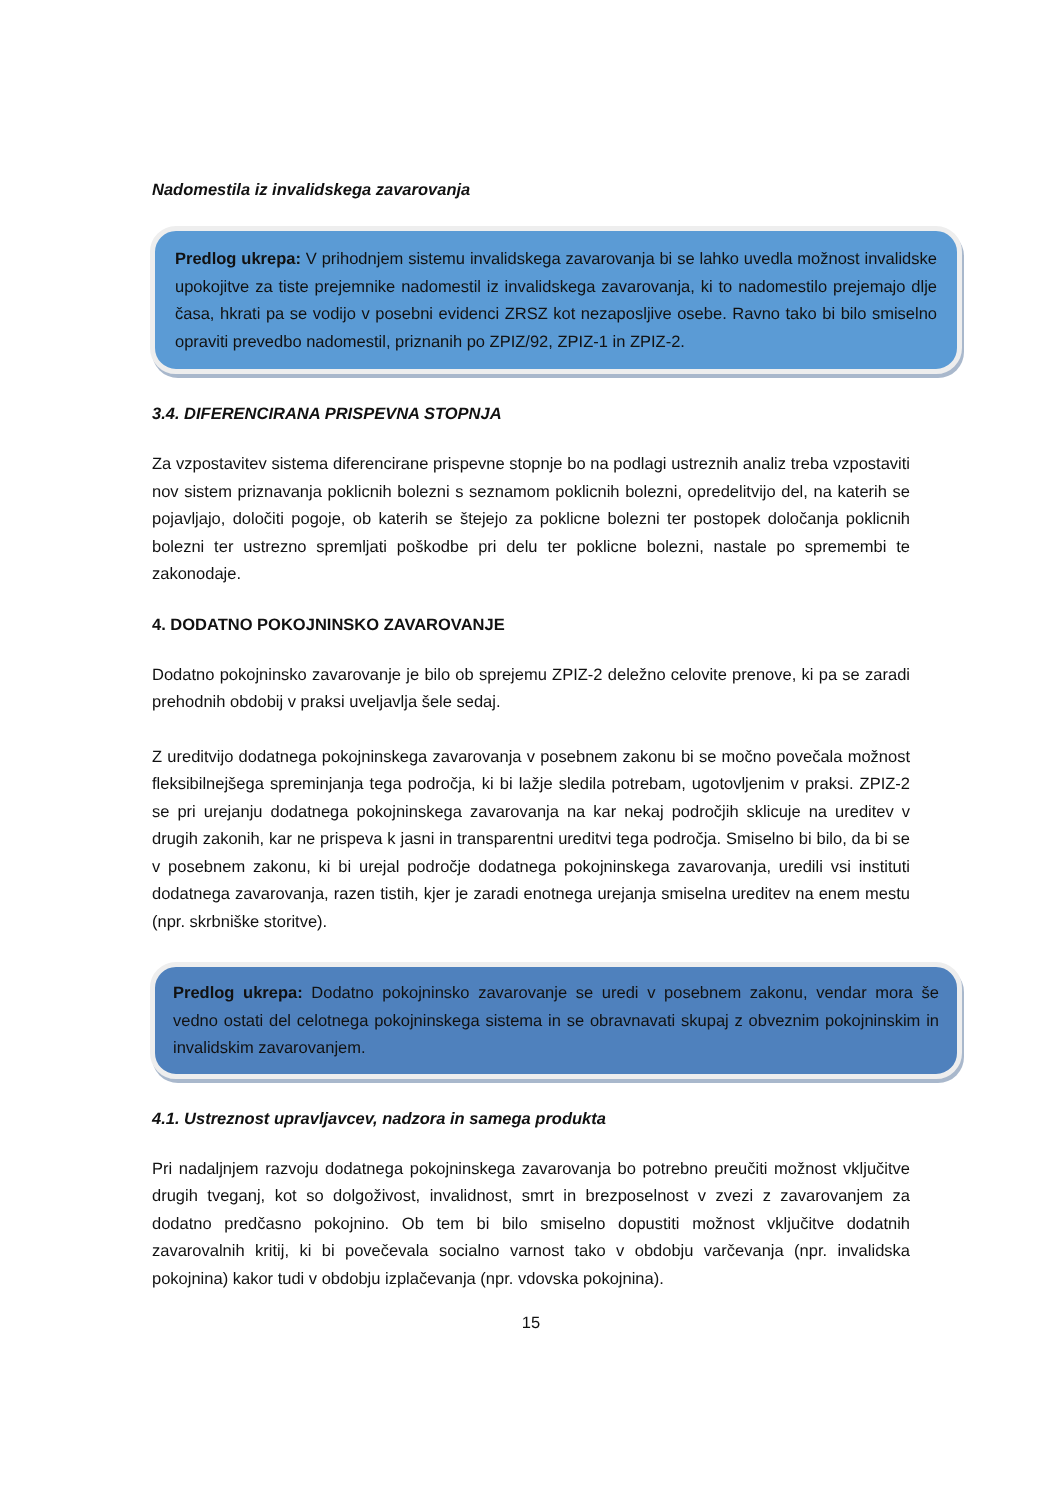Nadomestila iz invalidskega zavarovanja
Predlog ukrepa: V prihodnjem sistemu invalidskega zavarovanja bi se lahko uvedla možnost invalidske upokojitve za tiste prejemnike nadomestil iz invalidskega zavarovanja, ki to nadomestilo prejemajo dlje časa, hkrati pa se vodijo v posebni evidenci ZRSZ kot nezaposljive osebe. Ravno tako bi bilo smiselno opraviti prevedbo nadomestil, priznanih po ZPIZ/92, ZPIZ-1 in ZPIZ-2.
3.4. DIFERENCIRANA PRISPEVNA STOPNJA
Za vzpostavitev sistema diferencirane prispevne stopnje bo na podlagi ustreznih analiz treba vzpostaviti nov sistem priznavanja poklicnih bolezni s seznamom poklicnih bolezni, opredelitvijo del, na katerih se pojavljajo, določiti pogoje, ob katerih se štejejo za poklicne bolezni ter postopek določanja poklicnih bolezni ter ustrezno spremljati poškodbe pri delu ter poklicne bolezni, nastale po spremembi te zakonodaje.
4. DODATNO POKOJNINSKO ZAVAROVANJE
Dodatno pokojninsko zavarovanje je bilo ob sprejemu ZPIZ-2 deležno celovite prenove, ki pa se zaradi prehodnih obdobij v praksi uveljavlja šele sedaj.
Z ureditvijo dodatnega pokojninskega zavarovanja v posebnem zakonu bi se močno povečala možnost fleksibilnejšega spreminjanja tega področja, ki bi lažje sledila potrebam, ugotovljenim v praksi. ZPIZ-2 se pri urejanju dodatnega pokojninskega zavarovanja na kar nekaj področjih sklicuje na ureditev v drugih zakonih, kar ne prispeva k jasni in transparentni ureditvi tega področja. Smiselno bi bilo, da bi se v posebnem zakonu, ki bi urejal področje dodatnega pokojninskega zavarovanja, uredili vsi instituti dodatnega zavarovanja, razen tistih, kjer je zaradi enotnega urejanja smiselna ureditev na enem mestu (npr. skrbniške storitve).
Predlog ukrepa: Dodatno pokojninsko zavarovanje se uredi v posebnem zakonu, vendar mora še vedno ostati del celotnega pokojninskega sistema in se obravnavati skupaj z obveznim pokojninskim in invalidskim zavarovanjem.
4.1. Ustreznost upravljavcev, nadzora in samega produkta
Pri nadaljnjem razvoju dodatnega pokojninskega zavarovanja bo potrebno preučiti možnost vključitve drugih tveganj, kot so dolgoživost, invalidnost, smrt in brezposelnost v zvezi z zavarovanjem za dodatno predčasno pokojnino. Ob tem bi bilo smiselno dopustiti možnost vključitve dodatnih zavarovalnih kritij, ki bi povečevala socialno varnost tako v obdobju varčevanja (npr. invalidska pokojnina) kakor tudi v obdobju izplačevanja (npr. vdovska pokojnina).
15